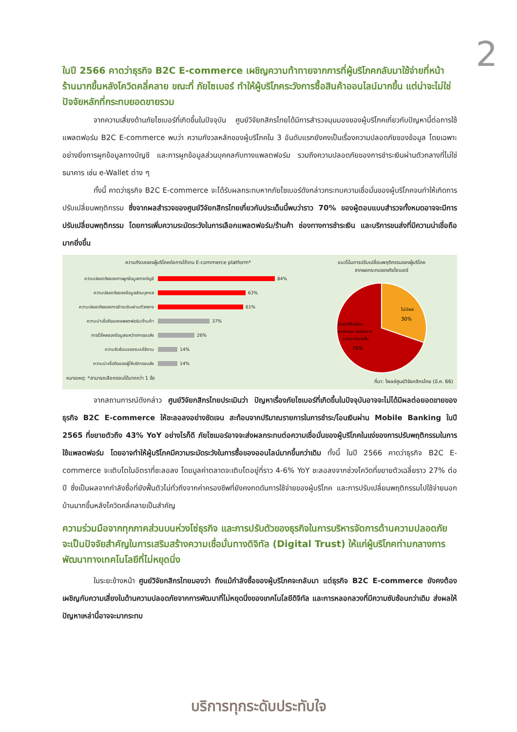2
ในปี 2566 คาดว่าธุรกิจ B2C E-commerce เผชิญความท้าทายจากการที่ผู้บริโภคกลับมาใช้จ่ายที่หน้าร้านมากขึ้นหลังโควิดคลี่คลาย ขณะที่ ภัยไซเบอร์ ทำให้ผู้บริโภคระวังการซื้อสินค้าออนไลน์มากขึ้น แต่น่าจะไม่ใช่ปัจจัยหลักที่กระทบยอดขายรวม
จากความเสี่ยงด้านภัยไซเบอร์ที่เกิดขึ้นในปัจจุบัน ศูนย์วิจัยกสิกรไทยได้มีการสำรวจมุมมองของผู้บริโภคเกี่ยวกับปัญหานี้ต่อการใช้แพลตฟอร์ม B2C E-commerce พบว่า ความกังวลหลักของผู้บริโภคใน 3 อันดับแรกยังคงเป็นเรื่องความปลอดภัยของข้อมูล โดยเฉพาะอย่างยิ่งการผูกข้อมูลทางบัญชี และการผูกข้อมูลส่วนบุคคลกับทางแพลตฟอร์ม รวมถึงความปลอดภัยของการชำระเงินผ่านตัวกลางที่ไม่ใช่ธนาคาร เช่น e-Wallet ต่าง ๆ
ทั้งนี้ คาดว่าธุรกิจ B2C E-commerce จะได้รับผลกระทบหากภัยไซเบอร์ดังกล่าวกระทบความเชื่อมั่นของผู้บริโภคจนทำให้เกิดการปรับเปลี่ยนพฤติกรรม ซึ่งจากผลสำรวจของศูนย์วิจัยกสิกรไทยเกี่ยวกับประเด็นนี้พบว่าราว 70% ของผู้ตอบแบบสำรวจทั้งหมดอาจจะมีการปรับเปลี่ยนพฤติกรรม โดยการเพิ่มความระมัดระวังในการเลือกแพลตฟอร์ม/ร้านค้า ช่องทางการชำระเงิน และบริการขนส่งที่มีความน่าเชื่อถือมากยิ่งขึ้น
ความกังวลของผู้บริโภคต่อการใช้งาน E-commerce platform*
ความปลอดภัยของการผูกข้อมูลทางบัญชี 84%
ความปลอดภัยของข้อมูลส่วนบุคคล 63%
ความปลอดภัยของการชำระเงินผ่านตัวกลาง 61%
ความน่าเชื่อถือของแพลตฟอร์ม/ร้านค้า 37%
การรั่วไหลของข้อมูลระหว่างการขนส่ง 26%
ความซับซ้อนของระบบใช้งาน 14%
ความน่าเชื่อถือของผู้ให้บริการขนส่ง 14%
หมายเหตุ: *สามารถเลือกตอบได้มากกว่า 1 ข้อ
แนวโน้มการปรับเปลี่ยนพฤติกรรมของผู้บริโภค
จากผลกระทบของภัยไซเบอร์
ไม่มีผล
30%
มีผลทำให้เปลี่ยน
พฤติกรรม โดยมีความ
ระมัดระวังมากขึ้น
70%
ที่มา: โพลล์ศูนย์วิจัยกสิกรไทย (มี.ค. 66)
จากสถานการณ์ดังกล่าว ศูนย์วิจัยกสิกรไทยประเมินว่า ปัญหาเรื่องภัยไซเบอร์ที่เกิดขึ้นในปัจจุบันอาจจะไม่ได้มีผลต่อยอดขายของธุรกิจ B2C E-commerce ให้ชะลอลงอย่างชัดเจน สะท้อนจากปริมาณรายการในการชำระ/โอนเงินผ่าน Mobile Banking ในปี 2565 ที่ขยายตัวถึง 43% YoY อย่างไรก็ดี ภัยไซเบอร์อาจจะส่งผลกระทบต่อความเชื่อมั่นของผู้บริโภคในแง่ของการปรับพฤติกรรมในการใช้แพลตฟอร์ม โดยอาจทำให้ผู้บริโภคมีความระมัดระวังในการซื้อของออนไลน์มากขึ้นกว่าเดิม ทั้งนี้ ในปี 2566 คาดว่าธุรกิจ B2C E-commerce จะเติบโตในอัตราที่ชะลอลง โดยมูลค่าตลาดจะเติบโตอยู่ที่ราว 4-6% YoY ชะลอลงจากช่วงโควิดที่ขยายตัวเฉลี่ยราว 27% ต่อปี ซึ่งเป็นผลจากกำลังซื้อที่ยังฟื้นตัวไม่ทั่วถึงจากค่าครองชีพที่ยังคงกดดันการใช้จ่ายของผู้บริโภค และการปรับเปลี่ยนพฤติกรรมไปใช้จ่ายนอกบ้านมากขึ้นหลังโควิดคลี่คลายเป็นสำคัญ
ความร่วมมือจากทุกภาคส่วนบนห่วงโซ่ธุรกิจ และการปรับตัวของธุรกิจในการบริหารจัดการด้านความปลอดภัย จะเป็นปัจจัยสำคัญในการเสริมสร้างความเชื่อมั่นทางดิจิทัล (Digital Trust) ให้แก่ผู้บริโภคท่ามกลางการพัฒนาทางเทคโนโลยีที่ไม่หยุดนิ่ง
ในระยะข้างหน้า ศูนย์วิจัยกสิกรไทยมองว่า ถึงแม้กำลังซื้อของผู้บริโภคจะกลับมา แต่ธุรกิจ B2C E-commerce ยังคงต้องเผชิญกับความเสี่ยงในด้านความปลอดภัยจากการพัฒนาที่ไม่หยุดนิ่งของเทคโนโลยีดิจิทัล และการหลอกลวงที่มีความซับซ้อนกว่าเดิม ส่งผลให้ปัญหาเหล่านี้อาจจะมากระทบ
บริการทุกระดับประทับใจ